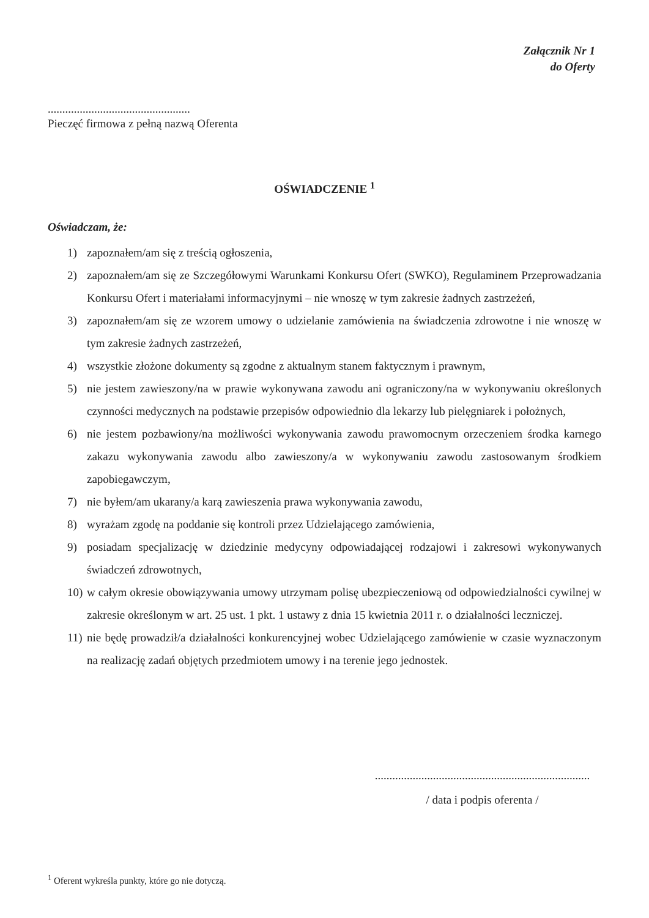Załącznik Nr 1
do Oferty
.................................................
Pieczęć firmowa z pełną nazwą Oferenta
OŚWIADCZENIE <sup>1</sup>
Oświadczam, że:
1) zapoznałem/am się z treścią ogłoszenia,
2) zapoznałem/am się ze Szczegółowymi Warunkami Konkursu Ofert (SWKO), Regulaminem Przeprowadzania Konkursu Ofert i materiałami informacyjnymi – nie wnoszę w tym zakresie żadnych zastrzeżeń,
3) zapoznałem/am się ze wzorem umowy o udzielanie zamówienia na świadczenia zdrowotne i nie wnoszę w tym zakresie żadnych zastrzeżeń,
4) wszystkie złożone dokumenty są zgodne z aktualnym stanem faktycznym i prawnym,
5) nie jestem zawieszony/na w prawie wykonywana zawodu ani ograniczony/na w wykonywaniu określonych czynności medycznych na podstawie przepisów odpowiednio dla lekarzy lub pielęgniarek i położnych,
6) nie jestem pozbawiony/na możliwości wykonywania zawodu prawomocnym orzeczeniem środka karnego zakazu wykonywania zawodu albo zawieszony/a w wykonywaniu zawodu zastosowanym środkiem zapobiegawczym,
7) nie byłem/am ukarany/a karą zawieszenia prawa wykonywania zawodu,
8) wyrażam zgodę na poddanie się kontroli przez Udzielającego zamówienia,
9) posiadam specjalizację w dziedzinie medycyny odpowiadającej rodzajowi i zakresowi wykonywanych świadczeń zdrowotnych,
10) w całym okresie obowiązywania umowy utrzymam polisę ubezpieczeniową od odpowiedzialności cywilnej w zakresie określonym w art. 25 ust. 1 pkt. 1 ustawy z dnia 15 kwietnia 2011 r. o działalności leczniczej.
11) nie będę prowadził/a działalności konkurencyjnej wobec Udzielającego zamówienie w czasie wyznaczonym na realizację zadań objętych przedmiotem umowy i na terenie jego jednostek.
..........................................................................
/ data i podpis oferenta /
<sup>1</sup> Oferent wykreśla punkty, które go nie dotyczą.